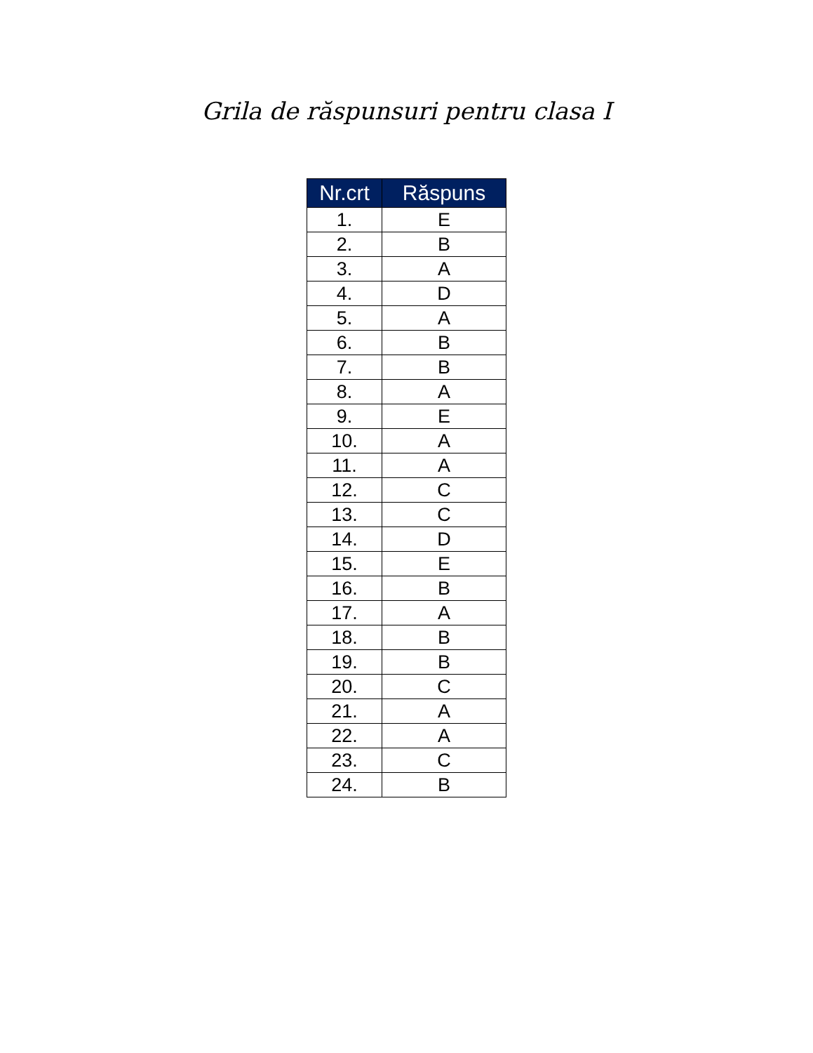Grila de răspunsuri pentru clasa I
| Nr.crt | Răspuns |
| --- | --- |
| 1. | E |
| 2. | B |
| 3. | A |
| 4. | D |
| 5. | A |
| 6. | B |
| 7. | B |
| 8. | A |
| 9. | E |
| 10. | A |
| 11. | A |
| 12. | C |
| 13. | C |
| 14. | D |
| 15. | E |
| 16. | B |
| 17. | A |
| 18. | B |
| 19. | B |
| 20. | C |
| 21. | A |
| 22. | A |
| 23. | C |
| 24. | B |